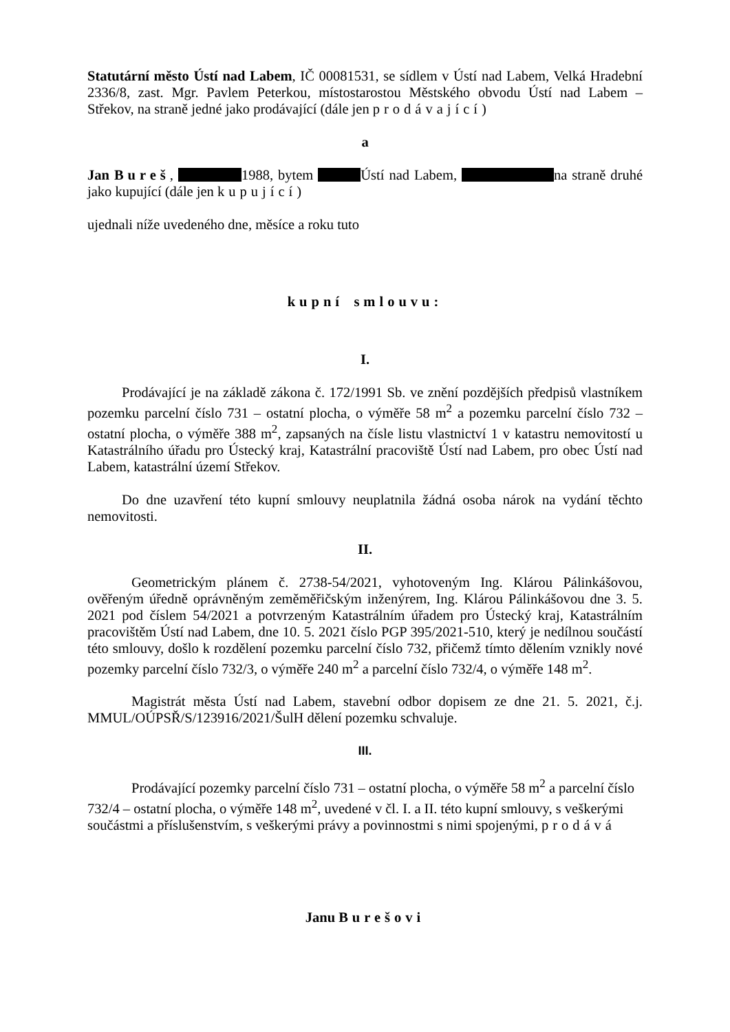Statutární město Ústí nad Labem, IČ 00081531, se sídlem v Ústí nad Labem, Velká Hradební 2336/8, zast. Mgr. Pavlem Peterkou, místostarostou Městského obvodu Ústí nad Labem – Střekov, na straně jedné jako prodávající (dále jen prodávající)
a
Jan Bureš, 1988, bytem Ústí nad Labem, na straně druhé jako kupující (dále jen kupující)
ujednali níže uvedeného dne, měsíce a roku tuto
kupní smlouvu:
I.
Prodávající je na základě zákona č. 172/1991 Sb. ve znění pozdějších předpisů vlastníkem pozemku parcelní číslo 731 – ostatní plocha, o výměře 58 m<sup>2</sup> a pozemku parcelní číslo 732 – ostatní plocha, o výměře 388 m<sup>2</sup>, zapsaných na čísle listu vlastnictví 1 v katastru nemovitostí u Katastrálního úřadu pro Ústecký kraj, Katastrální pracoviště Ústí nad Labem, pro obec Ústí nad Labem, katastrální území Střekov.
Do dne uzavření této kupní smlouvy neuplatnila žádná osoba nárok na vydání těchto nemovitosti.
II.
Geometrickým plánem č. 2738-54/2021, vyhotoveným Ing. Klárou Pálinkášovou, ověřeným úředně oprávněným zeměměřičským inženýrem, Ing. Klárou Pálinkášovou dne 3. 5. 2021 pod číslem 54/2021 a potvrzeným Katastrálním úřadem pro Ústecký kraj, Katastrálním pracovištěm Ústí nad Labem, dne 10. 5. 2021 číslo PGP 395/2021-510, který je nedílnou součástí této smlouvy, došlo k rozdělení pozemku parcelní číslo 732, přičemž tímto dělením vznikly nové pozemky parcelní číslo 732/3, o výměře 240 m<sup>2</sup> a parcelní číslo 732/4, o výměře 148 m<sup>2</sup>.
Magistrát města Ústí nad Labem, stavební odbor dopisem ze dne 21. 5. 2021, č.j. MMUL/OÚPSŘ/S/123916/2021/ŠulH dělení pozemku schvaluje.
III.
Prodávající pozemky parcelní číslo 731 – ostatní plocha, o výměře 58 m<sup>2</sup> a parcelní číslo 732/4 – ostatní plocha, o výměře 148 m<sup>2</sup>, uvedené v čl. I. a II. této kupní smlouvy, s veškerými součástmi a příslušenstvím, s veškerými právy a povinnostmi s nimi spojenými, prodává
Janu Burešovi